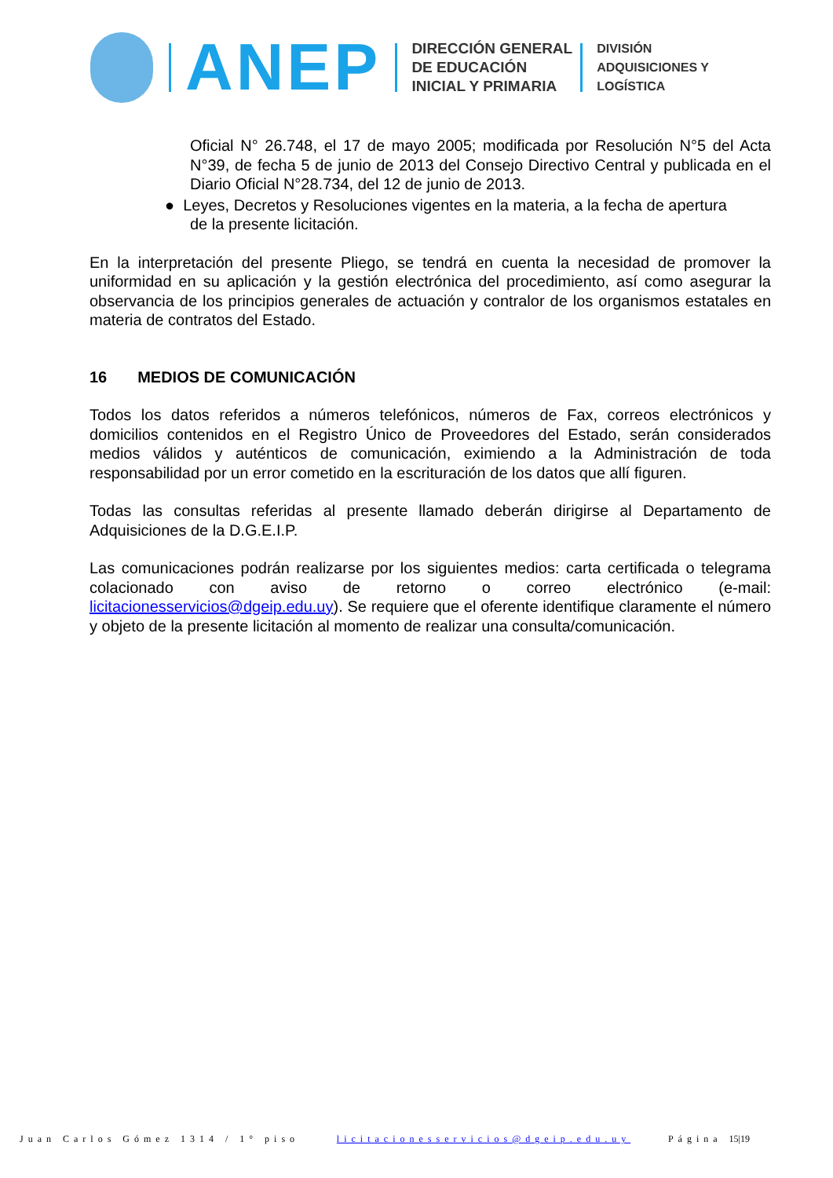ANEP
DIRECCIÓN GENERAL
DE EDUCACIÓN
INICIAL Y PRIMARIA
DIVISIÓN
ADQUISICIONES Y
LOGÍSTICA
Oficial N° 26.748, el 17 de mayo 2005; modificada por Resolución N°5 del Acta N°39, de fecha 5 de junio de 2013 del Consejo Directivo Central y publicada en el Diario Oficial N°28.734, del 12 de junio de 2013.
● Leyes, Decretos y Resoluciones vigentes en la materia, a la fecha de apertura
de la presente licitación.
En la interpretación del presente Pliego, se tendrá en cuenta la necesidad de promover la uniformidad en su aplicación y la gestión electrónica del procedimiento, así como asegurar la observancia de los principios generales de actuación y contralor de los organismos estatales en materia de contratos del Estado.
16 MEDIOS DE COMUNICACIÓN
Todos los datos referidos a números telefónicos, números de Fax, correos electrónicos y domicilios contenidos en el Registro Único de Proveedores del Estado, serán considerados medios válidos y auténticos de comunicación, eximiendo a la Administración de toda responsabilidad por un error cometido en la escrituración de los datos que allí figuren.
Todas las consultas referidas al presente llamado deberán dirigirse al Departamento de Adquisiciones de la D.G.E.I.P.
Las comunicaciones podrán realizarse por los siguientes medios: carta certificada o telegrama colacionado con aviso de retorno o correo electrónico (e-mail: licitacionesservicios@dgeip.edu.uy). Se requiere que el oferente identifique claramente el número y objeto de la presente licitación al momento de realizar una consulta/comunicación.
Juan Carlos Gómez 1314 / 1° piso licitacionesservicios@dgeip.edu.uy Página 15|19